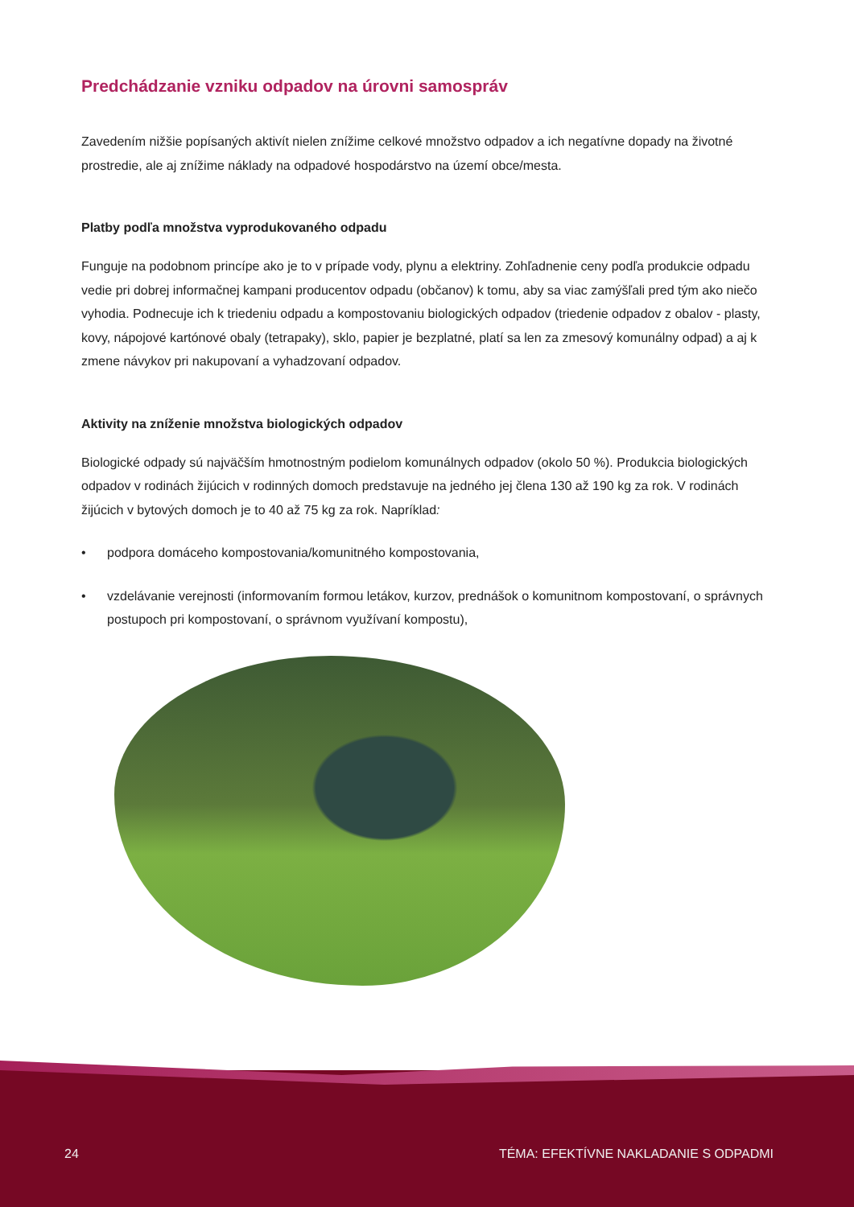Predchádzanie vzniku odpadov na úrovni samospráv
Zavedením nižšie popísaných aktivít nielen znížime celkové množstvo odpadov a ich negatívne dopady na životné prostredie, ale aj znížime náklady na odpadové hospodárstvo na území obce/mesta.
Platby podľa množstva vyprodukovaného odpadu
Funguje na podobnom princípe ako je to v prípade vody, plynu a elektriny. Zohľadnenie ceny podľa produkcie odpadu vedie pri dobrej informačnej kampani producentov odpadu (občanov) k tomu, aby sa viac zamýšľali pred tým ako niečo vyhodia. Podnecuje ich k triedeniu odpadu a kompostovaniu biologických odpadov (triedenie odpadov z obalov - plasty, kovy, nápojové kartónové obaly (tetrapaky), sklo, papier je bezplatné, platí sa len za zmesový komunálny odpad) a aj k zmene návykov pri nakupovaní a vyhadzovaní odpadov.
Aktivity na zníženie množstva biologických odpadov
Biologické odpady sú najväčším hmotnostným podielom komunálnych odpadov (okolo 50 %). Produkcia biologických odpadov v rodinách žijúcich v rodinných domoch predstavuje na jedného jej člena 130 až 190 kg za rok. V rodinách žijúcich v bytových domoch je to 40 až 75 kg za rok. Napríklad:
• podpora domáceho kompostovania/komunitného kompostovania,
• vzdelávanie verejnosti (informovaním formou letákov, kurzov, prednášok o komunitnom kompostovaní, o správnych postupoch pri kompostovaní, o správnom využívaní kompostu),
24 TÉMA: EFEKTÍVNE NAKLADANIE S ODPADMI